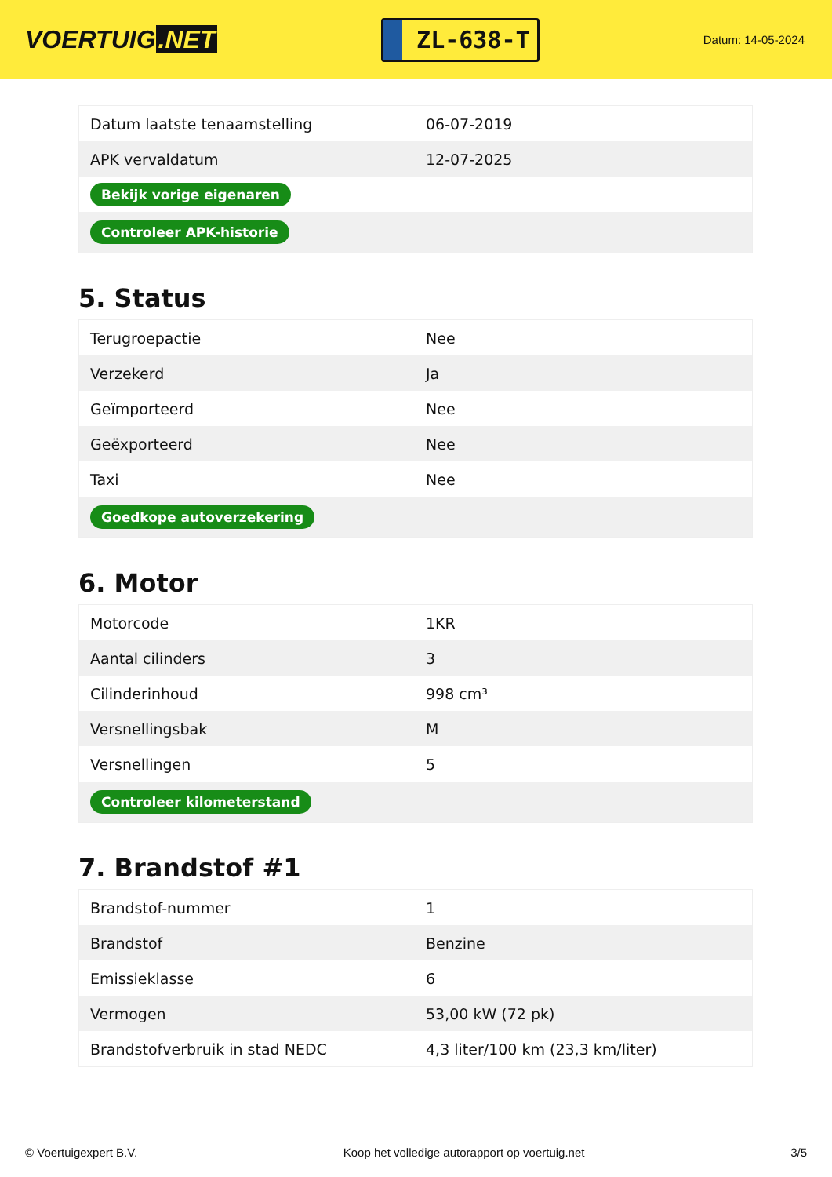VOERTUIG.NET
ZL-638-T
Datum: 14-05-2024
| Datum laatste tenaamstelling | 06-07-2019 |
| APK vervaldatum | 12-07-2025 |
| Bekijk vorige eigenaren | |
| Controleer APK-historie | |
5. Status
| Terugroepactie | Nee |
| Verzekerd | Ja |
| Geïmporteerd | Nee |
| Geëxporteerd | Nee |
| Taxi | Nee |
| Goedkope autoverzekering | |
6. Motor
| Motorcode | 1KR |
| Aantal cilinders | 3 |
| Cilinderinhoud | 998 cm³ |
| Versnellingsbak | M |
| Versnellingen | 5 |
| Controleer kilometerstand | |
7. Brandstof #1
| Brandstof-nummer | 1 |
| Brandstof | Benzine |
| Emissieklasse | 6 |
| Vermogen | 53,00 kW (72 pk) |
| Brandstofverbruik in stad NEDC | 4,3 liter/100 km (23,3 km/liter) |
© Voertuigexpert B.V. Koop het volledige autorapport op voertuig.net 3/5